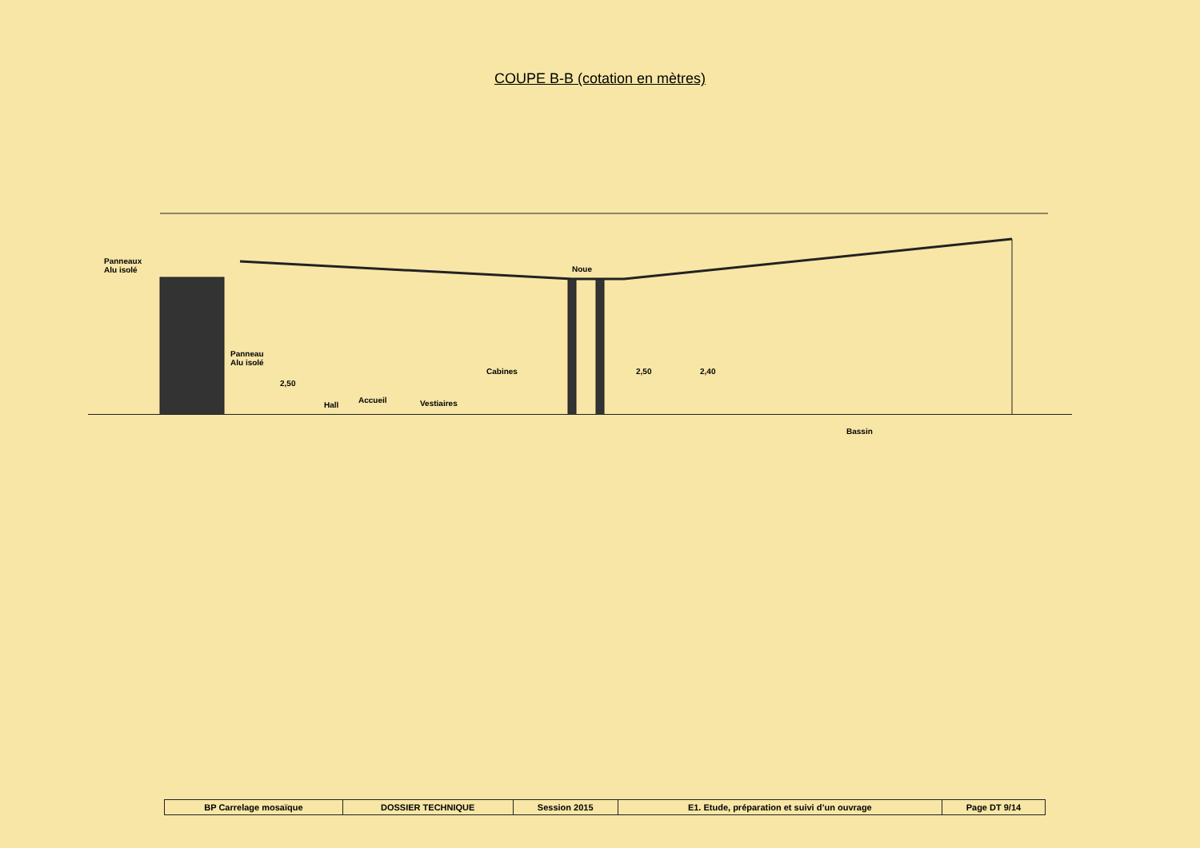COUPE B-B (cotation en mètres)
Panneaux
Alu isolé
Panneau
Alu isolé
2,50
Hall
Accueil Vestiaires
Cabines
Noue
2,50 2,40
Bassin
| BP Carrelage mosaïque | DOSSIER TECHNIQUE | Session 2015 | E1. Etude, préparation et suivi d’un ouvrage | Page DT 9/14 |